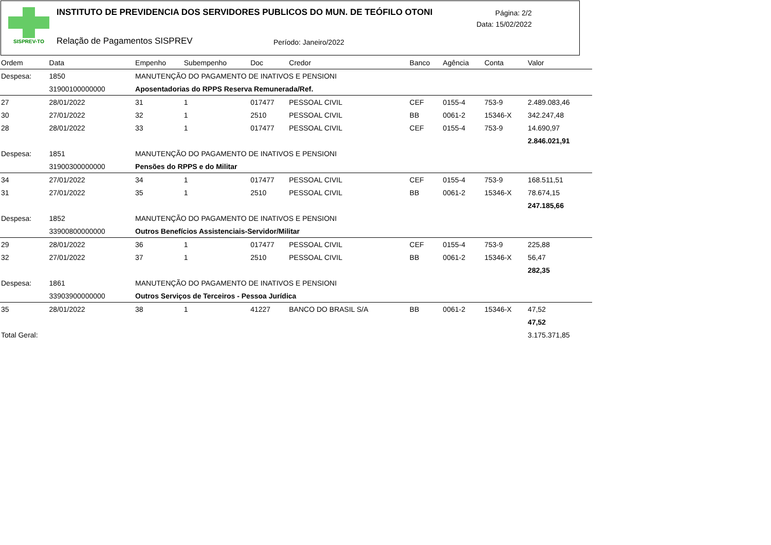SISPREV-TO
INSTITUTO DE PREVIDENCIA DOS SERVIDORES PUBLICOS DO MUN. DE TEÓFILO OTONI
Página: 2/2
Data: 15/02/2022
Relação de Pagamentos SISPREV Período: Janeiro/2022
| Ordem | Data | Empenho | Subempenho | Doc | Credor | Banco | Agência | Conta | Valor |
| --- | --- | --- | --- | --- | --- | --- | --- | --- | --- |
| Despesa: | 1850 | MANUTENÇÃO DO PAGAMENTO DE INATIVOS E PENSIONI | | | | | | | |
| | 31900100000000 | Aposentadorias do RPPS Reserva Remunerada/Ref. | | | | | | | |
| 27 | 28/01/2022 | 31 | 1 | 017477 | PESSOAL CIVIL | CEF | 0155-4 | 753-9 | 2.489.083,46 |
| 30 | 27/01/2022 | 32 | 1 | 2510 | PESSOAL CIVIL | BB | 0061-2 | 15346-X | 342.247,48 |
| 28 | 28/01/2022 | 33 | 1 | 017477 | PESSOAL CIVIL | CEF | 0155-4 | 753-9 | 14.690,97 |
| | | | | | | | | | 2.846.021,91 |
| Despesa: | 1851 | MANUTENÇÃO DO PAGAMENTO DE INATIVOS E PENSIONI | | | | | | | |
| | 31900300000000 | Pensões do RPPS e do Militar | | | | | | | |
| 34 | 27/01/2022 | 34 | 1 | 017477 | PESSOAL CIVIL | CEF | 0155-4 | 753-9 | 168.511,51 |
| 31 | 27/01/2022 | 35 | 1 | 2510 | PESSOAL CIVIL | BB | 0061-2 | 15346-X | 78.674,15 |
| | | | | | | | | | 247.185,66 |
| Despesa: | 1852 | MANUTENÇÃO DO PAGAMENTO DE INATIVOS E PENSIONI | | | | | | | |
| | 33900800000000 | Outros Benefícios Assistenciais-Servidor/Militar | | | | | | | |
| 29 | 28/01/2022 | 36 | 1 | 017477 | PESSOAL CIVIL | CEF | 0155-4 | 753-9 | 225,88 |
| 32 | 27/01/2022 | 37 | 1 | 2510 | PESSOAL CIVIL | BB | 0061-2 | 15346-X | 56,47 |
| | | | | | | | | | 282,35 |
| Despesa: | 1861 | MANUTENÇÃO DO PAGAMENTO DE INATIVOS E PENSIONI | | | | | | | |
| | 33903900000000 | Outros Serviços de Terceiros - Pessoa Jurídica | | | | | | | |
| 35 | 28/01/2022 | 38 | 1 | 41227 | BANCO DO BRASIL S/A | BB | 0061-2 | 15346-X | 47,52 |
| | | | | | | | | | 47,52 |
| Total Geral: | | | | | | | | | 3.175.371,85 |